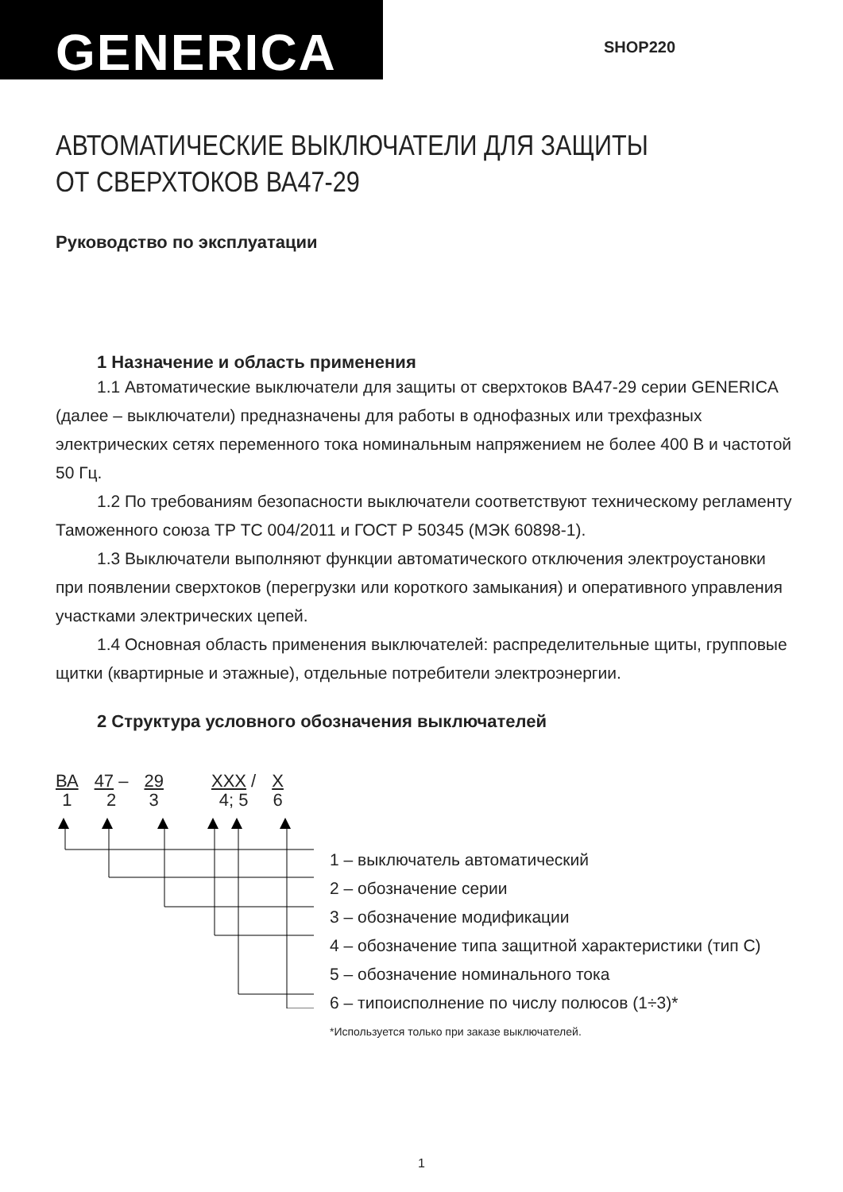GENERICA
SHOP220
АВТОМАТИЧЕСКИЕ ВЫКЛЮЧАТЕЛИ ДЛЯ ЗАЩИТЫ
ОТ СВЕРХТОКОВ ВА47-29
Руководство по эксплуатации
1 Назначение и область применения
1.1 Автоматические выключатели для защиты от сверхтоков ВА47-29 серии GENERICA (далее – выключатели) предназначены для работы в однофазных или трехфазных электрических сетях переменного тока номинальным напряжением не более 400 В и частотой 50 Гц.
1.2 По требованиям безопасности выключатели соответствуют техническому регламенту Таможенного союза ТР ТС 004/2011 и ГОСТ Р 50345 (МЭК 60898-1).
1.3 Выключатели выполняют функции автоматического отключения электроустановки при появлении сверхтоков (перегрузки или короткого замыкания) и оперативного управления участками электрических цепей.
1.4 Основная область применения выключателей: распределительные щиты, групповые щитки (квартирные и этажные), отдельные потребители электроэнергии.
2 Структура условного обозначения выключателей
ВА
1 47 –
2 29
3 XXX /
4; 5 X
6
1 – выключатель автоматический
2 – обозначение серии
3 – обозначение модификации
4 – обозначение типа защитной характеристики (тип С)
5 – обозначение номинального тока
6 – типоисполнение по числу полюсов (1÷3)*
*Используется только при заказе выключателей.
1